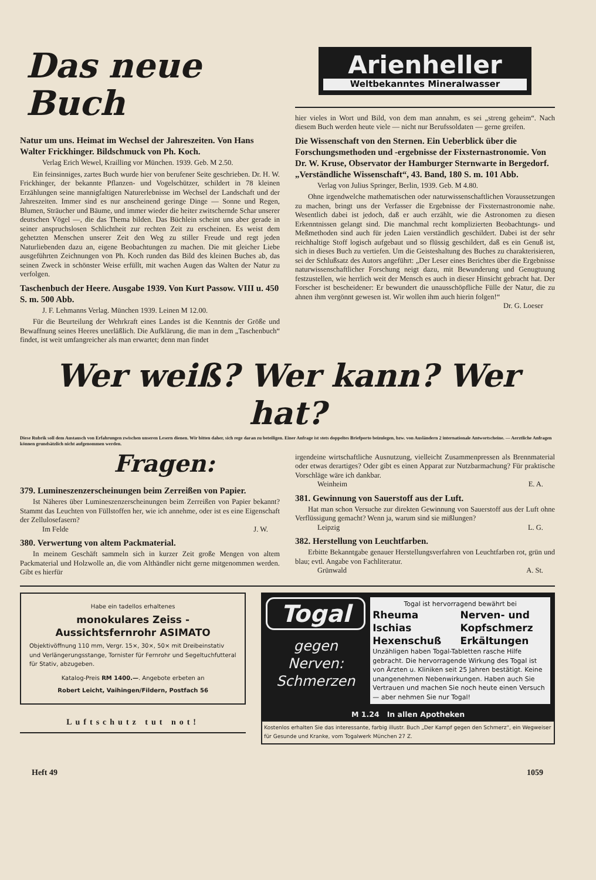Das neue Buch
Natur um uns. Heimat im Wechsel der Jahreszeiten. Von Hans Walter Frickhinger. Bildschmuck von Ph. Koch.
Verlag Erich Wewel, Krailling vor München. 1939. Geb. M 2.50.
Ein feinsinniges, zartes Buch wurde hier von berufener Seite geschrieben. Dr. H. W. Frickhinger, der bekannte Pflanzen- und Vogelschützer, schildert in 78 kleinen Erzählungen seine mannigfaltigen Naturerlebnisse im Wechsel der Landschaft und der Jahreszeiten. Immer sind es nur anscheinend geringe Dinge — Sonne und Regen, Blumen, Sträucher und Bäume, und immer wieder die heiter zwitschernde Schar unserer deutschen Vögel —, die das Thema bilden. Das Büchlein scheint uns aber gerade in seiner anspruchslosen Schlichtheit zur rechten Zeit zu erscheinen. Es weist dem gehetzten Menschen unserer Zeit den Weg zu stiller Freude und regt jeden Naturliebenden dazu an, eigene Beobachtungen zu machen. Die mit gleicher Liebe ausgeführten Zeichnungen von Ph. Koch runden das Bild des kleinen Buches ab, das seinen Zweck in schönster Weise erfüllt, mit wachen Augen das Walten der Natur zu verfolgen.
Taschenbuch der Heere. Ausgabe 1939. Von Kurt Passow. VIII u. 450 S. m. 500 Abb.
J. F. Lehmanns Verlag. München 1939. Leinen M 12.00.
Für die Beurteilung der Wehrkraft eines Landes ist die Kenntnis der Größe und Bewaffnung seines Heeres unerläßlich. Die Aufklärung, die man in dem „Taschenbuch“ findet, ist weit umfangreicher als man erwartet; denn man findet
Arienheller
Weltbekanntes Mineralwasser
hier vieles in Wort und Bild, von dem man annahm, es sei „streng geheim“. Nach diesem Buch werden heute viele — nicht nur Berufssoldaten — gerne greifen.
Die Wissenschaft von den Sternen. Ein Ueberblick über die Forschungsmethoden und -ergebnisse der Fixsternastronomie. Von Dr. W. Kruse, Observator der Hamburger Sternwarte in Bergedorf. „Verständliche Wissenschaft“, 43. Band, 180 S. m. 101 Abb.
Verlag von Julius Springer, Berlin, 1939. Geb. M 4.80.
Ohne irgendwelche mathematischen oder naturwissenschaftlichen Voraussetzungen zu machen, bringt uns der Verfasser die Ergebnisse der Fixsternastronomie nahe. Wesentlich dabei ist jedoch, daß er auch erzählt, wie die Astronomen zu diesen Erkenntnissen gelangt sind. Die manchmal recht komplizierten Beobachtungs- und Meßmethoden sind auch für jeden Laien verständlich geschildert. Dabei ist der sehr reichhaltige Stoff logisch aufgebaut und so flüssig geschildert, daß es ein Genuß ist, sich in dieses Buch zu vertiefen. Um die Geisteshaltung des Buches zu charakterisieren, sei der Schlußsatz des Autors angeführt: „Der Leser eines Berichtes über die Ergebnisse naturwissenschaftlicher Forschung neigt dazu, mit Bewunderung und Genugtuung festzustellen, wie herrlich weit der Mensch es auch in dieser Hinsicht gebracht hat. Der Forscher ist bescheidener: Er bewundert die unausschöpfliche Fülle der Natur, die zu ahnen ihm vergönnt gewesen ist. Wir wollen ihm auch hierin folgen!“ Dr. G. Loeser
Wer weiß? Wer kann? Wer hat?
Diese Rubrik soll dem Austausch von Erfahrungen zwischen unseren Lesern dienen. Wir bitten daher, sich rege daran zu beteiligen. Einer Anfrage ist stets doppeltes Briefporto beizulegen, bzw. von Ausländern 2 internationale Antwortscheine. — Aerztliche Anfragen können grundsätzlich nicht aufgenommen werden.
Fragen:
379. Lumineszenzerscheinungen beim Zerreißen von Papier.
Ist Näheres über Lumineszenzerscheinungen beim Zerreißen von Papier bekannt? Stammt das Leuchten von Füllstoffen her, wie ich annehme, oder ist es eine Eigenschaft der Zellulosefasern?
Im Felde J. W.
380. Verwertung von altem Packmaterial.
In meinem Geschäft sammeln sich in kurzer Zeit große Mengen von altem Packmaterial und Holzwolle an, die vom Althändler nicht gerne mitgenommen werden. Gibt es hierfür
irgendeine wirtschaftliche Ausnutzung, vielleicht Zusammenpressen als Brennmaterial oder etwas derartiges? Oder gibt es einen Apparat zur Nutzbarmachung? Für praktische Vorschläge wäre ich dankbar.
Weinheim E. A.
381. Gewinnung von Sauerstoff aus der Luft.
Hat man schon Versuche zur direkten Gewinnung von Sauerstoff aus der Luft ohne Verflüssigung gemacht? Wenn ja, warum sind sie mißlungen?
Leipzig L. G.
382. Herstellung von Leuchtfarben.
Erbitte Bekanntgabe genauer Herstellungsverfahren von Leuchtfarben rot, grün und blau; evtl. Angabe von Fachliteratur.
Grünwald A. St.
Habe ein tadellos erhaltenes
monokulares Zeiss - Aussichtsfernrohr ASIMATO
Objektivöffnung 110 mm, Vergr. 15×, 30×, 50× mit Dreibeinstativ und Verlängerungsstange, Tornister für Fernrohr und Segeltuchfutteral für Stativ, abzugeben.
Katalog-Preis RM 1400.—. Angebote erbeten an
Robert Leicht, Vaihingen/Fildern, Postfach 56
Luftschutz tut not!
Togal
gegen Nerven: Schmerzen
Togal ist hervorragend bewährt bei
Rheuma
Ischias
Hexenschuß
Nerven- und Kopfschmerz Erkältungen
Unzähligen haben Togal-Tabletten rasche Hilfe gebracht. Die hervorragende Wirkung des Togal ist von Ärzten u. Kliniken seit 25 Jahren bestätigt. Keine unangenehmen Nebenwirkungen. Haben auch Sie Vertrauen und machen Sie noch heute einen Versuch — aber nehmen Sie nur Togal!
M 1.24 In allen Apotheken
Kostenlos erhalten Sie das interessante, farbig illustr. Buch „Der Kampf gegen den Schmerz“, ein Wegweiser für Gesunde und Kranke, vom Togalwerk München 27 Z.
Heft 49 1059